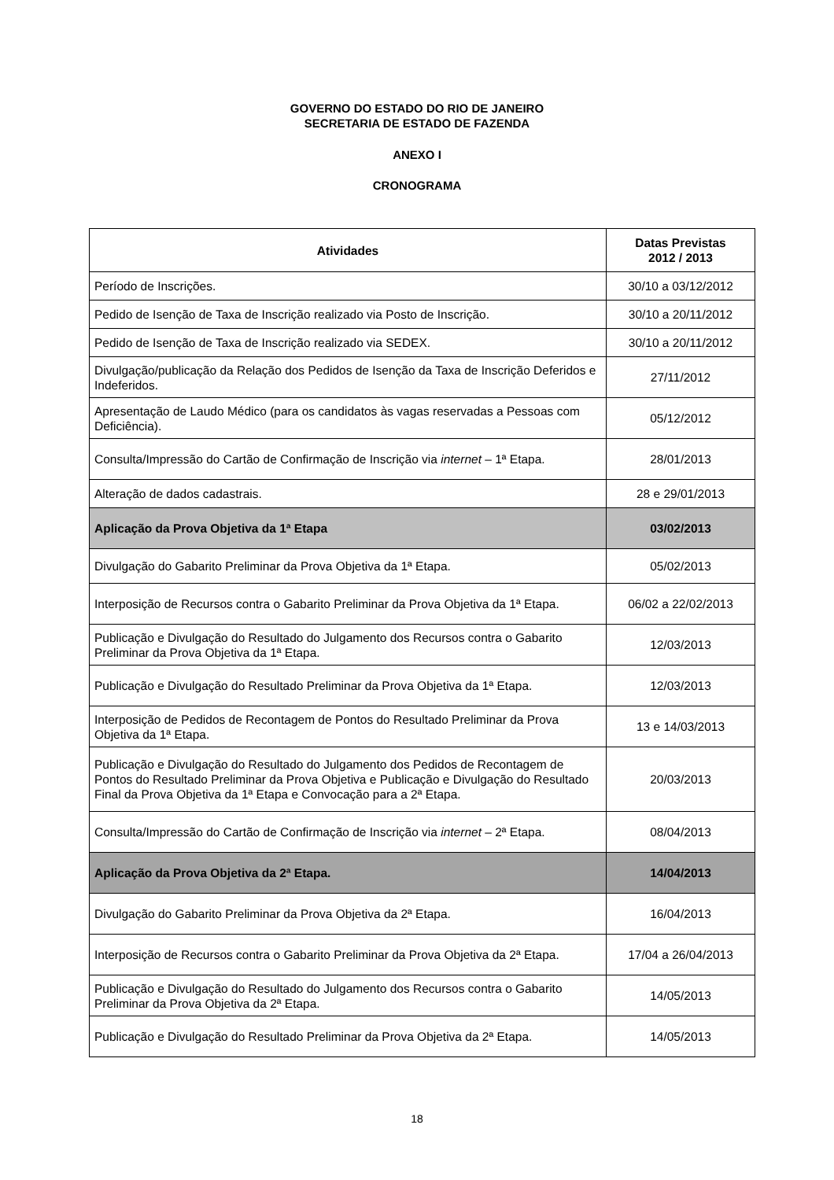GOVERNO DO ESTADO DO RIO DE JANEIRO
SECRETARIA DE ESTADO DE FAZENDA
ANEXO I
CRONOGRAMA
| Atividades | Datas Previstas 2012 / 2013 |
| --- | --- |
| Período de Inscrições. | 30/10 a 03/12/2012 |
| Pedido de Isenção de Taxa de Inscrição realizado via Posto de Inscrição. | 30/10 a 20/11/2012 |
| Pedido de Isenção de Taxa de Inscrição realizado via SEDEX. | 30/10 a 20/11/2012 |
| Divulgação/publicação da Relação dos Pedidos de Isenção da Taxa de Inscrição Deferidos e Indeferidos. | 27/11/2012 |
| Apresentação de Laudo Médico (para os candidatos às vagas reservadas a Pessoas com Deficiência). | 05/12/2012 |
| Consulta/Impressão do Cartão de Confirmação de Inscrição via internet – 1ª Etapa. | 28/01/2013 |
| Alteração de dados cadastrais. | 28 e 29/01/2013 |
| Aplicação da Prova Objetiva da 1ª Etapa | 03/02/2013 |
| Divulgação do Gabarito Preliminar da Prova Objetiva da 1ª Etapa. | 05/02/2013 |
| Interposição de Recursos contra o Gabarito Preliminar da Prova Objetiva da 1ª Etapa. | 06/02 a 22/02/2013 |
| Publicação e Divulgação do Resultado do Julgamento dos Recursos contra o Gabarito Preliminar da Prova Objetiva da 1ª Etapa. | 12/03/2013 |
| Publicação e Divulgação do Resultado Preliminar da Prova Objetiva da 1ª Etapa. | 12/03/2013 |
| Interposição de Pedidos de Recontagem de Pontos do Resultado Preliminar da Prova Objetiva da 1ª Etapa. | 13 e 14/03/2013 |
| Publicação e Divulgação do Resultado do Julgamento dos Pedidos de Recontagem de Pontos do Resultado Preliminar da Prova Objetiva e Publicação e Divulgação do Resultado Final da Prova Objetiva da 1ª Etapa e Convocação para a 2ª Etapa. | 20/03/2013 |
| Consulta/Impressão do Cartão de Confirmação de Inscrição via internet – 2ª Etapa. | 08/04/2013 |
| Aplicação da Prova Objetiva da 2ª Etapa. | 14/04/2013 |
| Divulgação do Gabarito Preliminar da Prova Objetiva da 2ª Etapa. | 16/04/2013 |
| Interposição de Recursos contra o Gabarito Preliminar da Prova Objetiva da 2ª Etapa. | 17/04 a 26/04/2013 |
| Publicação e Divulgação do Resultado do Julgamento dos Recursos contra o Gabarito Preliminar da Prova Objetiva da 2ª Etapa. | 14/05/2013 |
| Publicação e Divulgação do Resultado Preliminar da Prova Objetiva da 2ª Etapa. | 14/05/2013 |
18